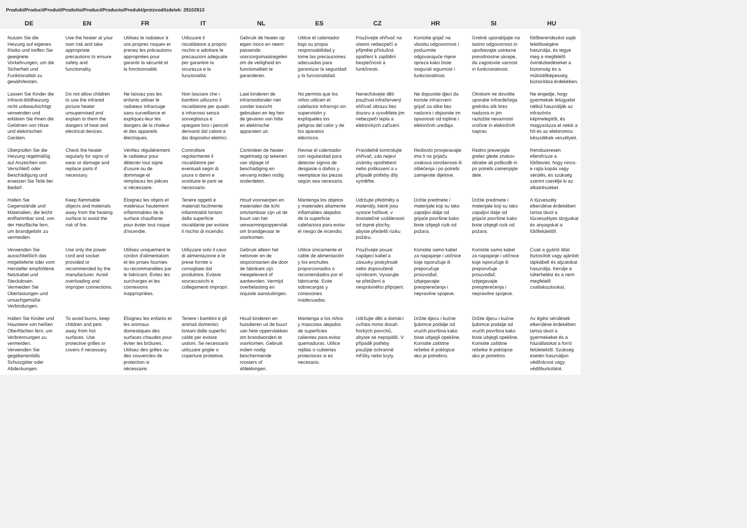Produkt/Product/Produit/Prodotto/Product/Producto/Produkt/proizvod/Izdelek: 29102813
| DE | EN | FR | IT | NL | ES | CZ | HR | SI | HU |
| --- | --- | --- | --- | --- | --- | --- | --- | --- | --- |
| Nutzen Sie die Heizung auf eigenes Risiko und treffen Sie geeignete Vorkehrungen, um die Sicherheit und Funktionalität zu gewährleisten. | Use the heater at your own risk and take appropriate precautions to ensure safety and functionality. | Utilisez le radiateur à vos propres risques et prenez les précautions appropriées pour garantir la sécurité et la fonctionnalité. | Utilizzare il riscaldatore a proprio rischio e adottare le precauzioni adeguate per garantire la sicurezza e la funzionalità. | Gebruik de heater op eigen risico en neem passende voorzorgsmaatregelen om de veiligheid en functionaliteit te garanderen. | Utilice el calentador bajo su propia responsabilidad y tome las precauciones adecuadas para garantizar la seguridad y la funcionalidad. | Používejte ohřívač na vlastní nebezpečí a přijměte příslušná opatření k zajištění bezpečnosti a funkčnosti. | Koristite grijač na vlastitu odgovornost i poduzmite odgovarajuće mjere opreza kako biste osigurali sigurnost i funkcionalnost. | Grelnik uporabljajte na lastno odgovornost in upoštevajte ustrezne previdnostne ukrepe, da zagotovite varnost in funkcionalnost. | fűtőberendezést saját felelősségére használja, és tegye meg a megfelelő óvintézkedéseket a biztonság és a működőképesség biztosítása érdekében. |
| Lassen Sie Kinder die Infrarot-Bildheizung nicht unbeaufsichtigt verwenden und erklären Sie ihnen die Gefahren von Hitze und elektrischen Geräten. | Do not allow children to use the infrared picture heater unsupervised and explain to them the dangers of heat and electrical devices. | Ne laissez pas les enfants utiliser le radiateur infrarouge sans surveillance et expliquez-leur les dangers de la chaleur et des appareils électriques. | Non lasciare che i bambini utilizzino il riscaldatore per quadri a infrarossi senza sorveglianza e spiegare loro i pericoli derivanti dal calore e dai dispositivi elettrici. | Laat kinderen de infraroodstraler niet zonder toezicht gebruiken en leg hen de gevaren van hitte en elektrische apparaten uit. | No permita que los niños utilicen el calefactor infrarrojo sin supervisión y explíqueles los peligros del calor y de los aparatos eléctricos. | Nenechávejte děti používat infračervený ohřívač obrazu bez dozoru a vysvětlete jim nebezpečí tepla a elektrických zařízení. | Ne dopustite djeci da koriste infracrveni grijač za slike bez nadzora i objasnite im opasnosti od topline i električnih uređaja. | Otrokom ne dovolite uporabe infrardečega grelnika slik brez nadzora in jim razložite nevarnosti vročine in električnih naprav. | Ne engedje, hogy gyermekek felügyelet nélkül használják az infravörös képmelegítőt, és magyarázza el nekik a hő és az elektromos készülékek veszélyeit. |
| Überprüfen Sie die Heizung regelmäßig auf Anzeichen von Verschleiß oder Beschädigung und ersetzen Sie Teile bei Bedarf. | Check the heater regularly for signs of wear or damage and replace parts if necessary. | Vérifiez régulièrement le radiateur pour détecter tout signe d'usure ou de dommage et remplacez les pièces si nécessaire. | Controllare regolarmente il riscaldatore per eventuali segni di usura o danni e sostituire le parti se necessario. | Controleer de heater regelmatig op tekenen van slijtage of beschadiging en vervang indien nodig onderdelen. | Revise el calentador con regularidad para detectar signos de desgaste o daños y reemplace las piezas según sea necesario. | Pravidelně kontrolujte ohřívač, zda nejeví známky opotřebení nebo poškození a v případě potřeby díly vyměňte. | Redovito provjeravajte ima li na grijaču znakova istrošenosti ili oštećenja i po potrebi zamijenite dijelove. | Redno preverjajte grelec glede znakov obrabe ali poškodb in po potrebi zamenjajte dele. | Rendszeresen ellenőrizze a fűtőtestet, hogy nincs-e rajta kopás vagy sérülés, és szükség szerint cserélje ki az alkatrészeket. |
| Halten Sie Gegenstände und Materialien, die leicht entflammbar sind, von der Heizfläche fern, um Brandgefahr zu vermeiden. | Keep flammable objects and materials away from the heating surface to avoid the risk of fire. | Éloignez les objets et matériaux hautement inflammables de la surface chauffante pour éviter tout risque d'incendie. | Tenere oggetti e materiali facilmente infiammabili lontani dalla superficie riscaldante per evitare il rischio di incendio. | Houd voorwerpen en materialen die licht ontvlambaar zijn uit de buurt van het verwarmingsoppervlak om brandgevaar te voorkomen. | Mantenga los objetos y materiales altamente inflamables alejados de la superficie calefactora para evitar el riesgo de incendio. | Udržujte předměty a materiály, které jsou vysoce hořlavé, v dostatečné vzdálenosti od topné plochy, abyste předešli riziku požáru. | Držite predmete i materijale koji su lako zapaljivi dalje od grijaće površine kako biste izbjegli rizik od požara. | Držite predmete i materijale koji su lako zapaljivi dalje od grijaće površine kako biste izbjegli rizik od požara. | A tűzveszély elkerülése érdekében tartsa távol a tűzveszélyes tárgyakat és anyagokat a fűtőfelülettől. |
| Verwenden Sie ausschließlich das mitgelieferte oder vom Hersteller empfohlene Netzkabel und Steckdosen. Vermeiden Sie Überlastungen und unsachgemäße Verbindungen. | Use only the power cord and socket provided or recommended by the manufacturer. Avoid overloading and improper connections. | Utilisez uniquement le cordon d'alimentation et les prises fournies ou recommandées par le fabricant. Évitez les surcharges et les connexions inappropriées. | Utilizzare solo il cavo di alimentazione e le prese fornite o consigliate dal produttore. Evitare sovraccarichi e collegamenti impropri. | Gebruik alleen het netsnoer en de stopcontacten die door de fabrikant zijn meegeleverd of aanbevolen. Vermijd overbelasting en onjuiste aansluitingen. | Utilice únicamente el cable de alimentación y los enchufes proporcionados o recomendados por el fabricante. Evite sobrecargas y conexiones inadecuadas. | Používejte pouze napájecí kabel a zásuvky poskytnuté nebo doporučené výrobcem. Vyvarujte se přetížení a nesprávného připojení. | Koristite samo kabel za napajanje i utičnice koje isporučuje ili preporučuje proizvođač. Izbjegavajte preopterećenja i nepravilne spojeve. | Koristite samo kabel za napajanje i utičnice koje isporučuje ili preporučuje proizvođač. Izbjegavajte preopterećenja i nepravilne spojeve. | Csak a gyártó által biztosított vagy ajánlott tápkábelt és aljzatokat használja. Kerülje a túlterhelést és a nem megfelelő csatlakozásokat. |
| Halten Sie Kinder und Haustiere von heißen Oberflächen fern, um Verbrennungen zu vermeiden. Verwenden Sie gegebenenfalls Schutzgitter oder Abdeckungen. | To avoid burns, keep children and pets away from hot surfaces. Use protective grilles or covers if necessary. | Éloignez les enfants et les animaux domestiques des surfaces chaudes pour éviter les brûlures. Utilisez des grilles ou des couvercles de protection si nécessaire. | Tenere i bambini e gli animali domestici lontani dalle superfici calde per evitare ustioni. Se necessario utilizzare griglie o coperture protettive. | Houd kinderen en huisdieren uit de buurt van hete oppervlakken om brandwonden te voorkomen. Gebruik indien nodig beschermende roosters of afdekkingen. | Mantenga a los niños y mascotas alejados de superficies calientes para evitar quemaduras. Utilice rejillas o cubiertas protectoras si es necesario. | Udržujte děti a domácí zvířata mimo dosah horkých povrchů, abyste se nepopálili. V případě potřeby použijte ochranné mřížky nebo kryty. | Držite djecu i kućne ljubimce podalje od vrućih površina kako biste izbjegli opekline. Koristite zaštitne rešetke ili poklopce ako je potrebno. | Držite djecu i kućne ljubimce podalje od vrućih površina kako biste izbjegli opekline. Koristite zaštitne rešetke ili poklopce ako je potrebno. | Az égési sérülések elkerülése érdekében tartsa távol a gyermekeket és a háziállatokat a forró felületektől. Szükség esetén használjon védőrácsot vagy védőburkolatot. |